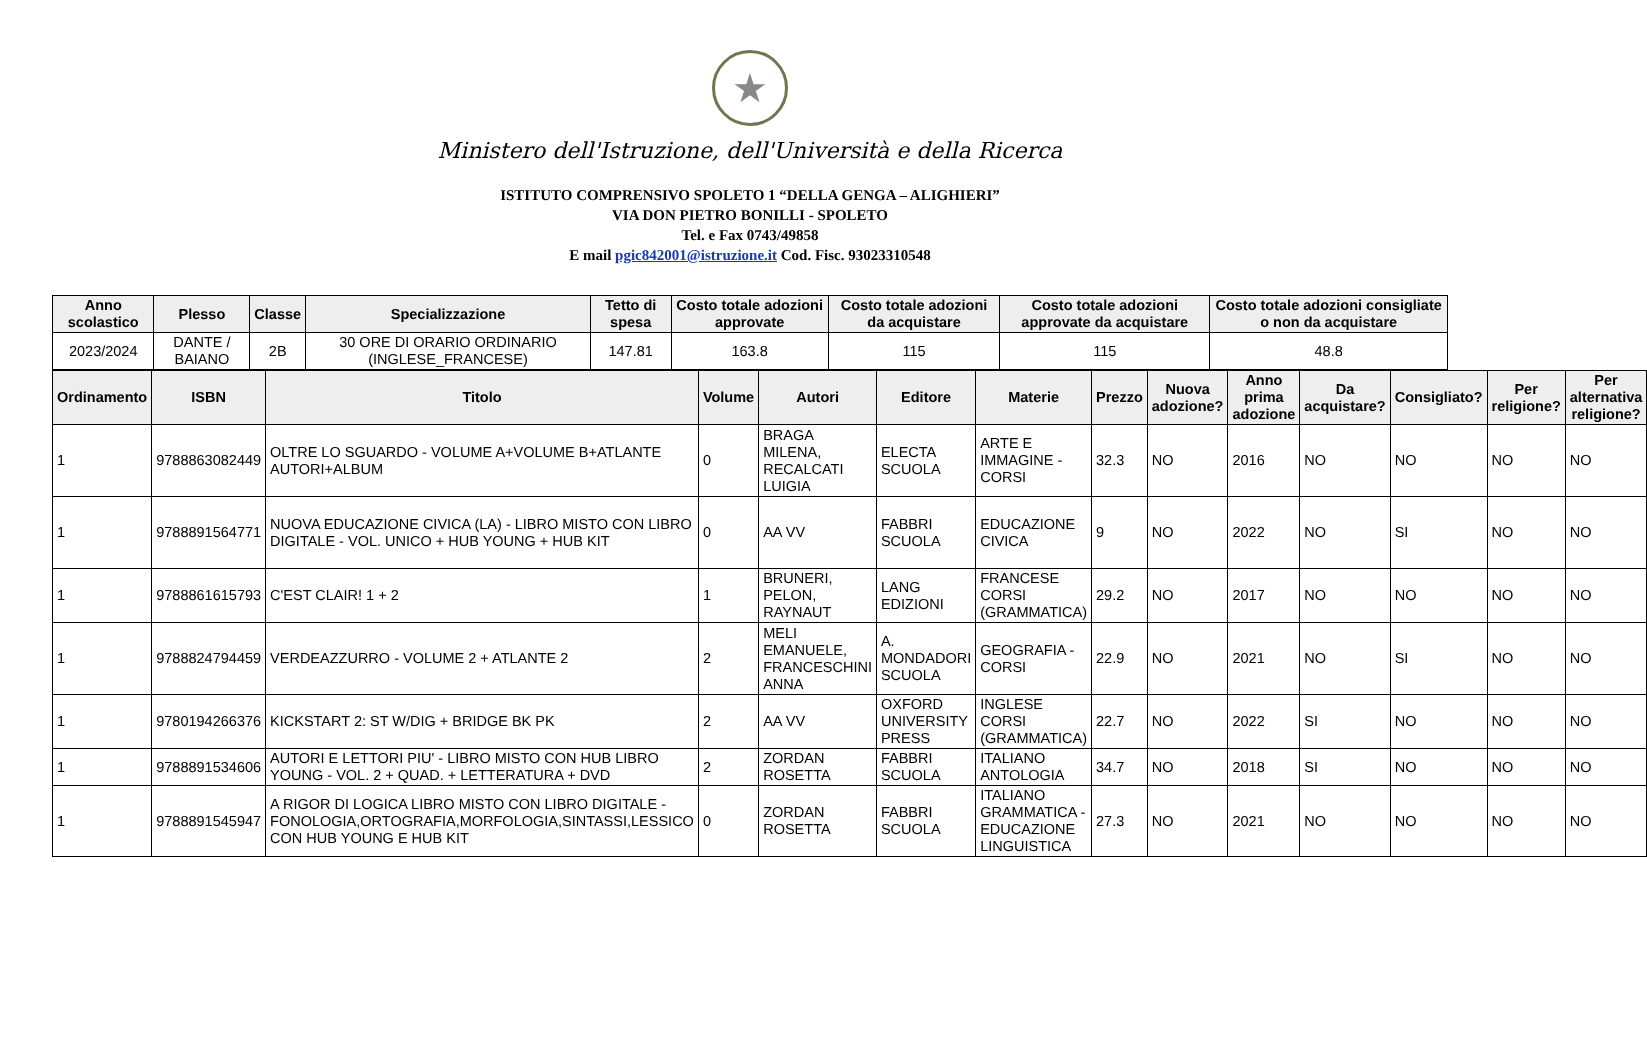★
Ministero dell'Istruzione, dell'Università e della Ricerca
ISTITUTO COMPRENSIVO SPOLETO 1 “DELLA GENGA – ALIGHIERI”
VIA DON PIETRO BONILLI - SPOLETO
Tel. e Fax 0743/49858
E mail pgic842001@istruzione.it Cod. Fisc. 93023310548
| Anno scolastico | Plesso | Classe | Specializzazione | Tetto di spesa | Costo totale adozioni approvate | Costo totale adozioni da acquistare | Costo totale adozioni approvate da acquistare | Costo totale adozioni consigliate o non da acquistare |
| --- | --- | --- | --- | --- | --- | --- | --- | --- |
| 2023/2024 | DANTE / BAIANO | 2B | 30 ORE DI ORARIO ORDINARIO (INGLESE_FRANCESE) | 147.81 | 163.8 | 115 | 115 | 48.8 |
| Ordinamento | ISBN | Titolo | Volume | Autori | Editore | Materie | Prezzo | Nuova adozione? | Anno prima adozione | Da acquistare? | Consigliato? | Per religione? | Per alternativa religione? |
| --- | --- | --- | --- | --- | --- | --- | --- | --- | --- | --- | --- | --- | --- |
| 1 | 9788863082449 | OLTRE LO SGUARDO - VOLUME A+VOLUME B+ATLANTE AUTORI+ALBUM | 0 | BRAGA MILENA, RECALCATI LUIGIA | ELECTA SCUOLA | ARTE E IMMAGINE - CORSI | 32.3 | NO | 2016 | NO | NO | NO | NO |
| 1 | 9788891564771 | NUOVA EDUCAZIONE CIVICA (LA) - LIBRO MISTO CON LIBRO DIGITALE - VOL. UNICO + HUB YOUNG + HUB KIT | 0 | AA VV | FABBRI SCUOLA | EDUCAZIONE CIVICA | 9 | NO | 2022 | NO | SI | NO | NO |
| 1 | 9788861615793 | C'EST CLAIR! 1 + 2 | 1 | BRUNERI, PELON, RAYNAUT | LANG EDIZIONI | FRANCESE CORSI (GRAMMATICA) | 29.2 | NO | 2017 | NO | NO | NO | NO |
| 1 | 9788824794459 | VERDEAZZURRO - VOLUME 2 + ATLANTE 2 | 2 | MELI EMANUELE, FRANCESCHINI ANNA | A. MONDADORI SCUOLA | GEOGRAFIA - CORSI | 22.9 | NO | 2021 | NO | SI | NO | NO |
| 1 | 9780194266376 | KICKSTART 2: ST W/DIG + BRIDGE BK PK | 2 | AA VV | OXFORD UNIVERSITY PRESS | INGLESE CORSI (GRAMMATICA) | 22.7 | NO | 2022 | SI | NO | NO | NO |
| 1 | 9788891534606 | AUTORI E LETTORI PIU' - LIBRO MISTO CON HUB LIBRO YOUNG - VOL. 2 + QUAD. + LETTERATURA + DVD | 2 | ZORDAN ROSETTA | FABBRI SCUOLA | ITALIANO ANTOLOGIA | 34.7 | NO | 2018 | SI | NO | NO | NO |
| 1 | 9788891545947 | A RIGOR DI LOGICA LIBRO MISTO CON LIBRO DIGITALE - FONOLOGIA,ORTOGRAFIA,MORFOLOGIA,SINTASSI,LESSICO CON HUB YOUNG E HUB KIT | 0 | ZORDAN ROSETTA | FABBRI SCUOLA | ITALIANO GRAMMATICA - EDUCAZIONE LINGUISTICA | 27.3 | NO | 2021 | NO | NO | NO | NO |